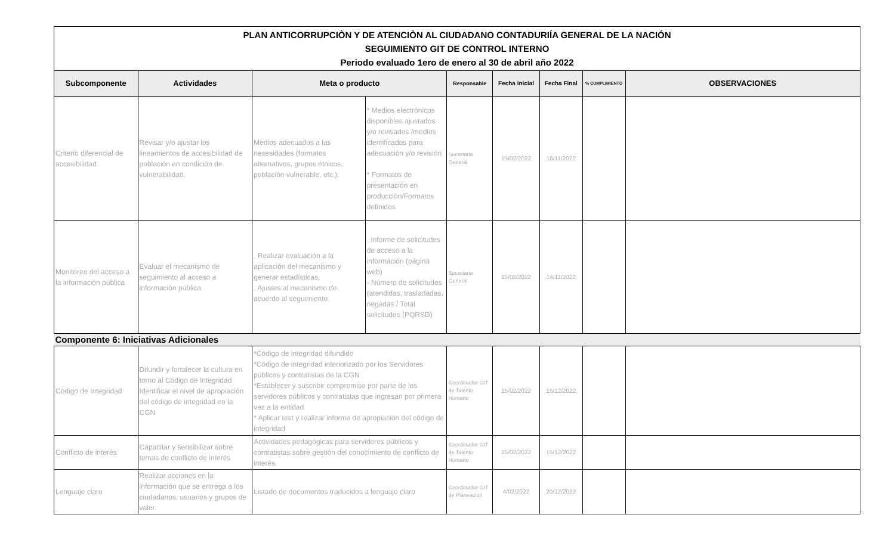| PLAN ANTICORRUPCIÒN Y DE ATENCIÒN AL CIUDADANO CONTADURIÍA GENERAL DE LA NACIÓN SEGUIMIENTO GIT DE CONTROL INTERNO Periodo evaluado 1ero de enero al 30 de abril año 2022 | | | | | | | | |
| --- | --- | --- | --- | --- | --- | --- | --- | --- |
| Subcomponente | Actividades | Meta o producto | | Responsable | Fecha inicial | Fecha Final | % CUMPLIMIENTO | OBSERVACIONES |
| Criterio diferencial de accesibilidad | Revisar y/o ajustar los lineamientos de accesibilidad de población en condición de vulnerabilidad. | Medios adecuados a las necesidades (formatos alternativos, grupos étnicos, población vulnerable, etc.). | * Medios electrónicos disponibles ajustados y/o revisados /medios identificados para adecuación y/o revisión * Formatos de presentación en producción/Formatos definidos | Secretaria General | 15/02/2022 | 16/11/2022 | | |
| Monitoreo del acceso a la información pública | Evaluar el mecanismo de seguimiento al acceso a información pública | . Realizar evaluación a la aplicación del mecanismo y generar estadísticas. . Ajustes al mecanismo de acuerdo al seguimiento. | . Informe de solicitudes de acceso a la información (página web) - Número de solicitudes (atendidas, trasladadas, negadas / Total solicitudes (PQRSD) | Secretaria General | 15/02/2022 | 14/11/2022 | | |
| Componente 6: Iniciativas Adicionales | | | | | | | | |
| Código de Integridad | Difundir y fortalecer la cultura en torno al Código de Integridad Identificar el nivel de apropiación del código de integridad en la CGN | *Código de integridad difundido *Código de integridad interiorizado por los Servidores públicos y contratistas de la CGN *Establecer y suscribir compromiso por parte de los servidores públicos y contratistas que ingresan por primera vez a la entidad * Aplicar test y realizar informe de apropiación del código de integridad | | Coordinador GIT de Talento Humano | 15/02/2022 | 15/12/2022 | | |
| Conflicto de interés | Capacitar y sensibilizar sobre temas de conflicto de interés | Actividades pedagógicas para servidores públicos y contratistas sobre gestión del conocimiento de conflicto de interés | | Coordinador GIT de Talento Humano | 15/02/2022 | 15/12/2022 | | |
| Lenguaje claro | Realizar acciones en la información que se entrega a los ciudadanos, usuarios y grupos de valor. | Listado de documentos traducidos a lenguaje claro | | Coordinador GIT de Planeación | 4/02/2022 | 20/12/2022 | | |